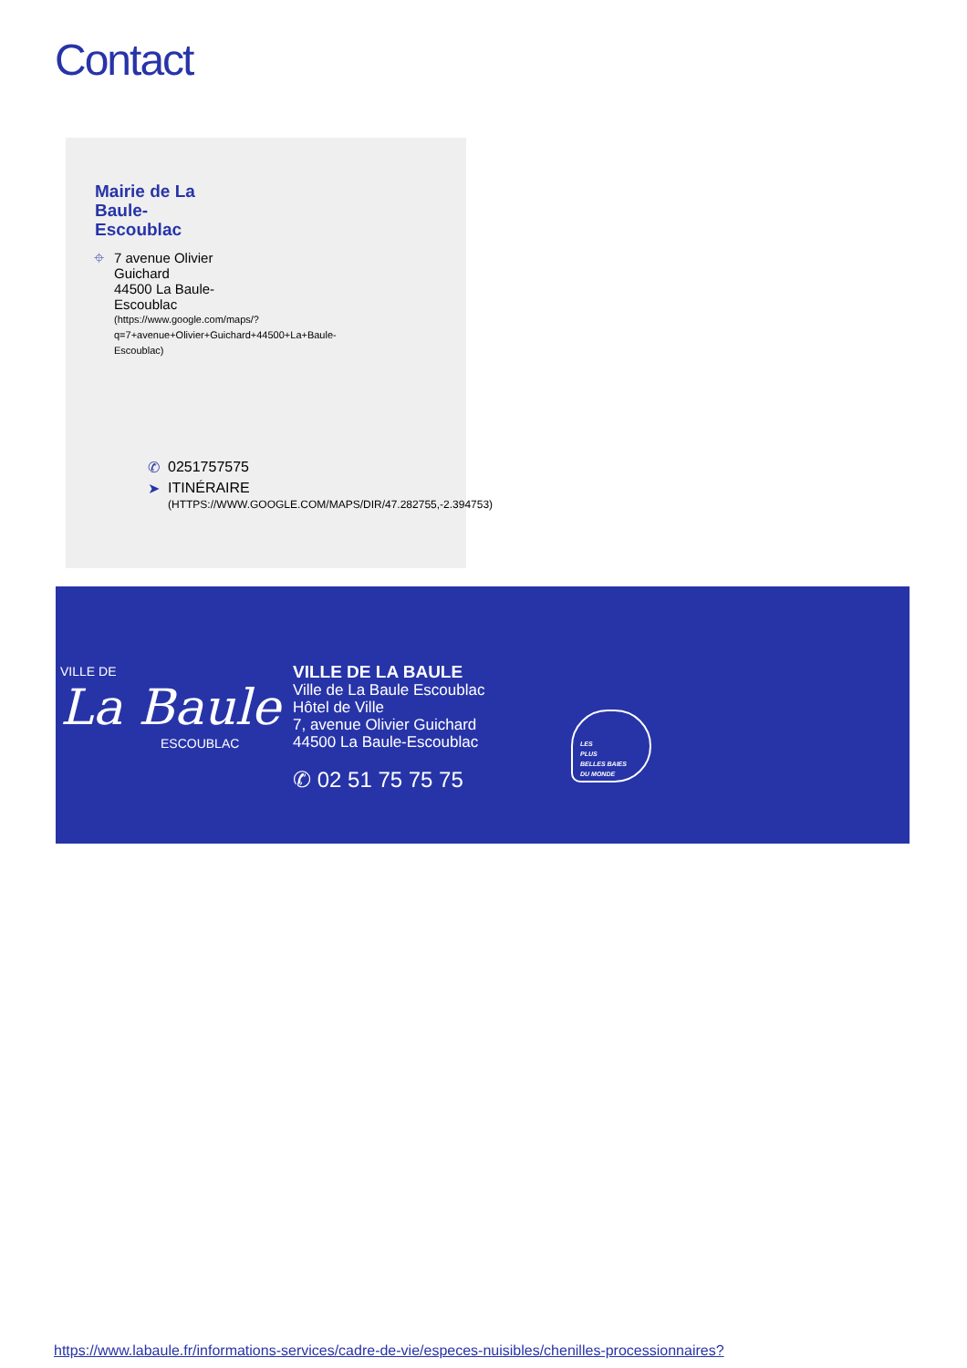Contact
Mairie de La Baule-Escoublac
⌖ 7 avenue Olivier Guichard
44500 La Baule-Escoublac
(https://www.google.com/maps/?q=7+avenue+Olivier+Guichard+44500+La+Baule-Escoublac)
✆ 0251757575
➤ ITINÉRAIRE
(HTTPS://WWW.GOOGLE.COM/MAPS/DIR/47.282755,-2.394753)
VILLE DE
La Baule
ESCOUBLAC
VILLE DE LA BAULE
Ville de La Baule Escoublac
Hôtel de Ville
7, avenue Olivier Guichard
44500 La Baule-Escoublac
✆ 02 51 75 75 75
LES
PLUS
BELLES BAIES
DU MONDE
https://www.labaule.fr/informations-services/cadre-de-vie/especes-nuisibles/chenilles-processionnaires?